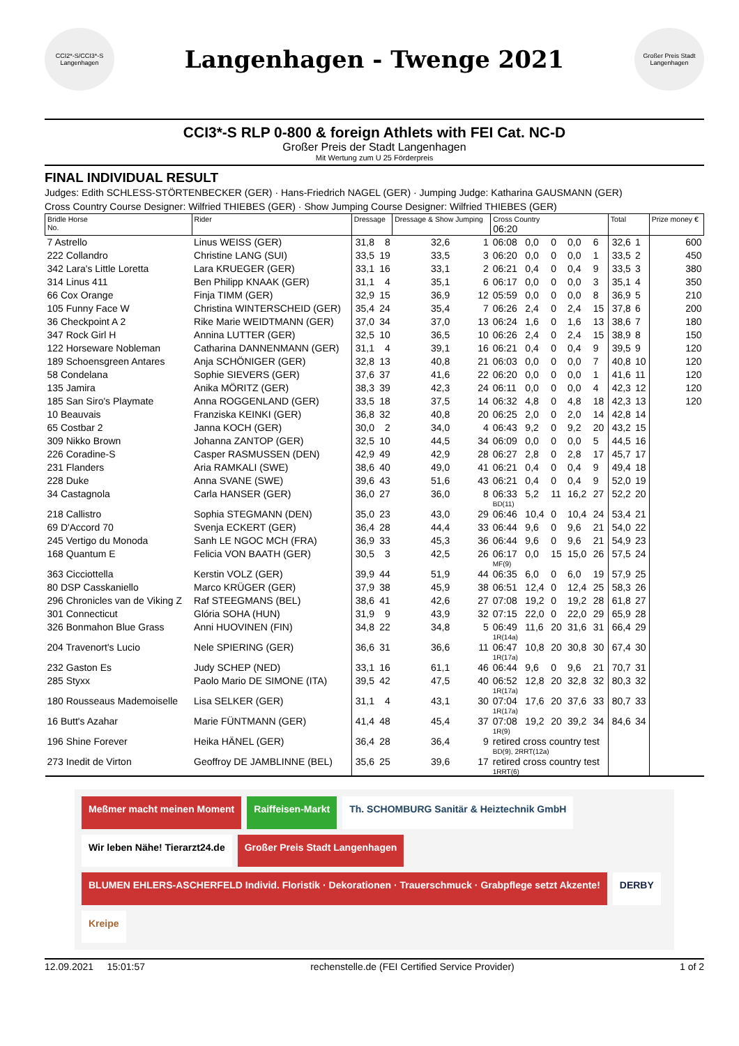CCI2*-S/CCI3*-S Langenhagen
Langenhagen - Twenge 2021
Großer Preis Stadt Langenhagen
CCI3*-S RLP 0-800 & foreign Athlets with FEI Cat. NC-D
Großer Preis der Stadt Langenhagen
Mit Wertung zum U 25 Förderpreis
FINAL INDIVIDUAL RESULT
Judges: Edith SCHLESS-STÖRTENBECKER (GER) · Hans-Friedrich NAGEL (GER) · Jumping Judge: Katharina GAUSMANN (GER)
Cross Country Course Designer: Wilfried THIEBES (GER) · Show Jumping Course Designer: Wilfried THIEBES (GER)
| Bridle Horse No. | Rider | Dressage | | Dressage & Show Jumping | | Cross Country 06:20 | | | | | Total | | Prize money € |
| --- | --- | --- | --- | --- | --- | --- | --- | --- | --- | --- | --- | --- | --- |
| 7 Astrello | Linus WEISS (GER) | 31,8 | 8 | 32,6 | 1 | 06:08 | 0,0 | 0 | 0,0 | 6 | 32,6 | 1 | 600 |
| 222 Collandro | Christine LANG (SUI) | 33,5 | 19 | 33,5 | 3 | 06:20 | 0,0 | 0 | 0,0 | 1 | 33,5 | 2 | 450 |
| 342 Lara's Little Loretta | Lara KRUEGER (GER) | 33,1 | 16 | 33,1 | 2 | 06:21 | 0,4 | 0 | 0,4 | 9 | 33,5 | 3 | 380 |
| 314 Linus 411 | Ben Philipp KNAAK (GER) | 31,1 | 4 | 35,1 | 6 | 06:17 | 0,0 | 0 | 0,0 | 3 | 35,1 | 4 | 350 |
| 66 Cox Orange | Finja TIMM (GER) | 32,9 | 15 | 36,9 | 12 | 05:59 | 0,0 | 0 | 0,0 | 8 | 36,9 | 5 | 210 |
| 105 Funny Face W | Christina WINTERSCHEID (GER) | 35,4 | 24 | 35,4 | 7 | 06:26 | 2,4 | 0 | 2,4 | 15 | 37,8 | 6 | 200 |
| 36 Checkpoint A 2 | Rike Marie WEIDTMANN (GER) | 37,0 | 34 | 37,0 | 13 | 06:24 | 1,6 | 0 | 1,6 | 13 | 38,6 | 7 | 180 |
| 347 Rock Girl H | Annina LUTTER (GER) | 32,5 | 10 | 36,5 | 10 | 06:26 | 2,4 | 0 | 2,4 | 15 | 38,9 | 8 | 150 |
| 122 Horseware Nobleman | Catharina DANNENMANN (GER) | 31,1 | 4 | 39,1 | 16 | 06:21 | 0,4 | 0 | 0,4 | 9 | 39,5 | 9 | 120 |
| 189 Schoensgreen Antares | Anja SCHÖNIGER (GER) | 32,8 | 13 | 40,8 | 21 | 06:03 | 0,0 | 0 | 0,0 | 7 | 40,8 | 10 | 120 |
| 58 Condelana | Sophie SIEVERS (GER) | 37,6 | 37 | 41,6 | 22 | 06:20 | 0,0 | 0 | 0,0 | 1 | 41,6 | 11 | 120 |
| 135 Jamira | Anika MÖRITZ (GER) | 38,3 | 39 | 42,3 | 24 | 06:11 | 0,0 | 0 | 0,0 | 4 | 42,3 | 12 | 120 |
| 185 San Siro's Playmate | Anna ROGGENLAND (GER) | 33,5 | 18 | 37,5 | 14 | 06:32 | 4,8 | 0 | 4,8 | 18 | 42,3 | 13 | 120 |
| 10 Beauvais | Franziska KEINKI (GER) | 36,8 | 32 | 40,8 | 20 | 06:25 | 2,0 | 0 | 2,0 | 14 | 42,8 | 14 | |
| 65 Costbar 2 | Janna KOCH (GER) | 30,0 | 2 | 34,0 | 4 | 06:43 | 9,2 | 0 | 9,2 | 20 | 43,2 | 15 | |
| 309 Nikko Brown | Johanna ZANTOP (GER) | 32,5 | 10 | 44,5 | 34 | 06:09 | 0,0 | 0 | 0,0 | 5 | 44,5 | 16 | |
| 226 Coradine-S | Casper RASMUSSEN (DEN) | 42,9 | 49 | 42,9 | 28 | 06:27 | 2,8 | 0 | 2,8 | 17 | 45,7 | 17 | |
| 231 Flanders | Aria RAMKALI (SWE) | 38,6 | 40 | 49,0 | 41 | 06:21 | 0,4 | 0 | 0,4 | 9 | 49,4 | 18 | |
| 228 Duke | Anna SVANE (SWE) | 39,6 | 43 | 51,6 | 43 | 06:21 | 0,4 | 0 | 0,4 | 9 | 52,0 | 19 | |
| 34 Castagnola | Carla HANSER (GER) | 36,0 | 27 | 36,0 | 8 | 06:33 BD(11) | 5,2 | 11 | 16,2 | 27 | 52,2 | 20 | |
| 218 Callistro | Sophia STEGMANN (DEN) | 35,0 | 23 | 43,0 | 29 | 06:46 | 10,4 | 0 | 10,4 | 24 | 53,4 | 21 | |
| 69 D'Accord 70 | Svenja ECKERT (GER) | 36,4 | 28 | 44,4 | 33 | 06:44 | 9,6 | 0 | 9,6 | 21 | 54,0 | 22 | |
| 245 Vertigo du Monoda | Sanh LE NGOC MCH (FRA) | 36,9 | 33 | 45,3 | 36 | 06:44 | 9,6 | 0 | 9,6 | 21 | 54,9 | 23 | |
| 168 Quantum E | Felicia VON BAATH (GER) | 30,5 | 3 | 42,5 | 26 | 06:17 MF(9) | 0,0 | 15 | 15,0 | 26 | 57,5 | 24 | |
| 363 Cicciottella | Kerstin VOLZ (GER) | 39,9 | 44 | 51,9 | 44 | 06:35 | 6,0 | 0 | 6,0 | 19 | 57,9 | 25 | |
| 80 DSP Casskaniello | Marco KRÜGER (GER) | 37,9 | 38 | 45,9 | 38 | 06:51 | 12,4 | 0 | 12,4 | 25 | 58,3 | 26 | |
| 296 Chronicles van de Viking Z | Raf STEEGMANS (BEL) | 38,6 | 41 | 42,6 | 27 | 07:08 | 19,2 | 0 | 19,2 | 28 | 61,8 | 27 | |
| 301 Connecticut | Glória SOHA (HUN) | 31,9 | 9 | 43,9 | 32 | 07:15 | 22,0 | 0 | 22,0 | 29 | 65,9 | 28 | |
| 326 Bonmahon Blue Grass | Anni HUOVINEN (FIN) | 34,8 | 22 | 34,8 | 5 | 06:49 1R(14a) | 11,6 | 20 | 31,6 | 31 | 66,4 | 29 | |
| 204 Travenort's Lucio | Nele SPIERING (GER) | 36,6 | 31 | 36,6 | 11 | 06:47 1R(17a) | 10,8 | 20 | 30,8 | 30 | 67,4 | 30 | |
| 232 Gaston Es | Judy SCHEP (NED) | 33,1 | 16 | 61,1 | 46 | 06:44 | 9,6 | 0 | 9,6 | 21 | 70,7 | 31 | |
| 285 Styxx | Paolo Mario DE SIMONE (ITA) | 39,5 | 42 | 47,5 | 40 | 06:52 1R(17a) | 12,8 | 20 | 32,8 | 32 | 80,3 | 32 | |
| 180 Rousseaus Mademoiselle | Lisa SELKER (GER) | 31,1 | 4 | 43,1 | 30 | 07:04 1R(17a) | 17,6 | 20 | 37,6 | 33 | 80,7 | 33 | |
| 16 Butt's Azahar | Marie FÜNTMANN (GER) | 41,4 | 48 | 45,4 | 37 | 07:08 1R(9) | 19,2 | 20 | 39,2 | 34 | 84,6 | 34 | |
| 196 Shine Forever | Heika HÄNEL (GER) | 36,4 | 28 | 36,4 | 9 | retired cross country test BD(9), 2RRT(12a) | | | | | | | |
| 273 Inedit de Virton | Geoffroy DE JAMBLINNE (BEL) | 35,6 | 25 | 39,6 | 17 | retired cross country test 1RRT(6) | | | | | | | |
Meßmer macht meinen Moment
Raiffeisen-Markt
Th. SCHOMBURG Sanitär & Heiztechnik GmbH
Wir leben Nähe! Tierarzt24.de
Großer Preis Stadt Langenhagen
BLUMEN EHLERS-ASCHERFELD Individ. Floristik · Dekorationen · Trauerschmuck · Grabpflege setzt Akzente!
DERBY
Kreipe
12.09.2021 15:01:57 rechenstelle.de (FEI Certified Service Provider) 1 of 2